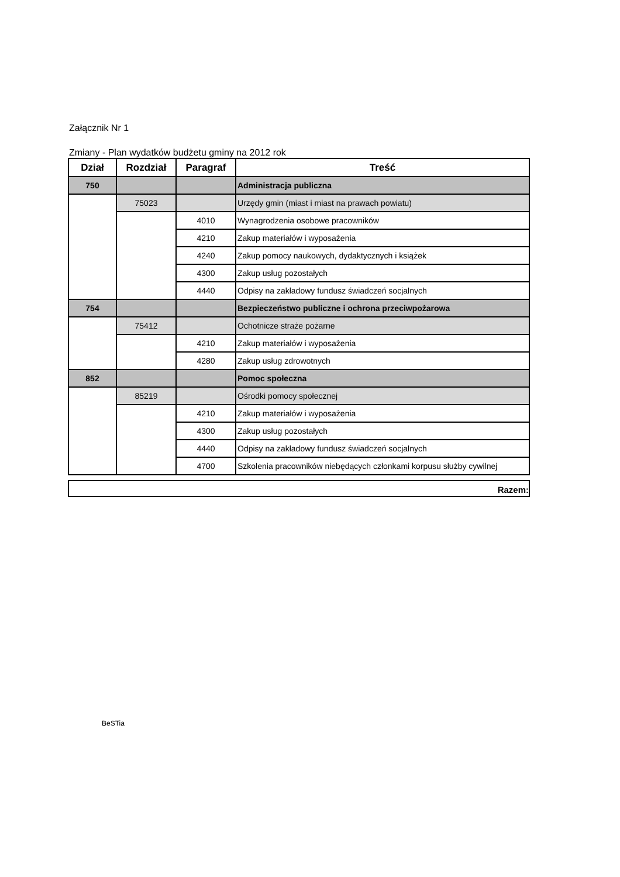Załącznik Nr 1
Zmiany - Plan wydatków budżetu gminy na 2012 rok
| Dział | Rozdział | Paragraf | Treść |
| --- | --- | --- | --- |
| 750 | | | Administracja publiczna |
| | 75023 | | Urzędy gmin (miast i miast na prawach powiatu) |
| | | 4010 | Wynagrodzenia osobowe pracowników |
| | | 4210 | Zakup materiałów i wyposażenia |
| | | 4240 | Zakup pomocy naukowych, dydaktycznych i książek |
| | | 4300 | Zakup usług pozostałych |
| | | 4440 | Odpisy na zakładowy fundusz świadczeń socjalnych |
| 754 | | | Bezpieczeństwo publiczne i ochrona przeciwpożarowa |
| | 75412 | | Ochotnicze straże pożarne |
| | | 4210 | Zakup materiałów i wyposażenia |
| | | 4280 | Zakup usług zdrowotnych |
| 852 | | | Pomoc społeczna |
| | 85219 | | Ośrodki pomocy społecznej |
| | | 4210 | Zakup materiałów i wyposażenia |
| | | 4300 | Zakup usług pozostałych |
| | | 4440 | Odpisy na zakładowy fundusz świadczeń socjalnych |
| | | 4700 | Szkolenia pracowników niebędących członkami korpusu służby cywilnej |
Razem:
BeSTia